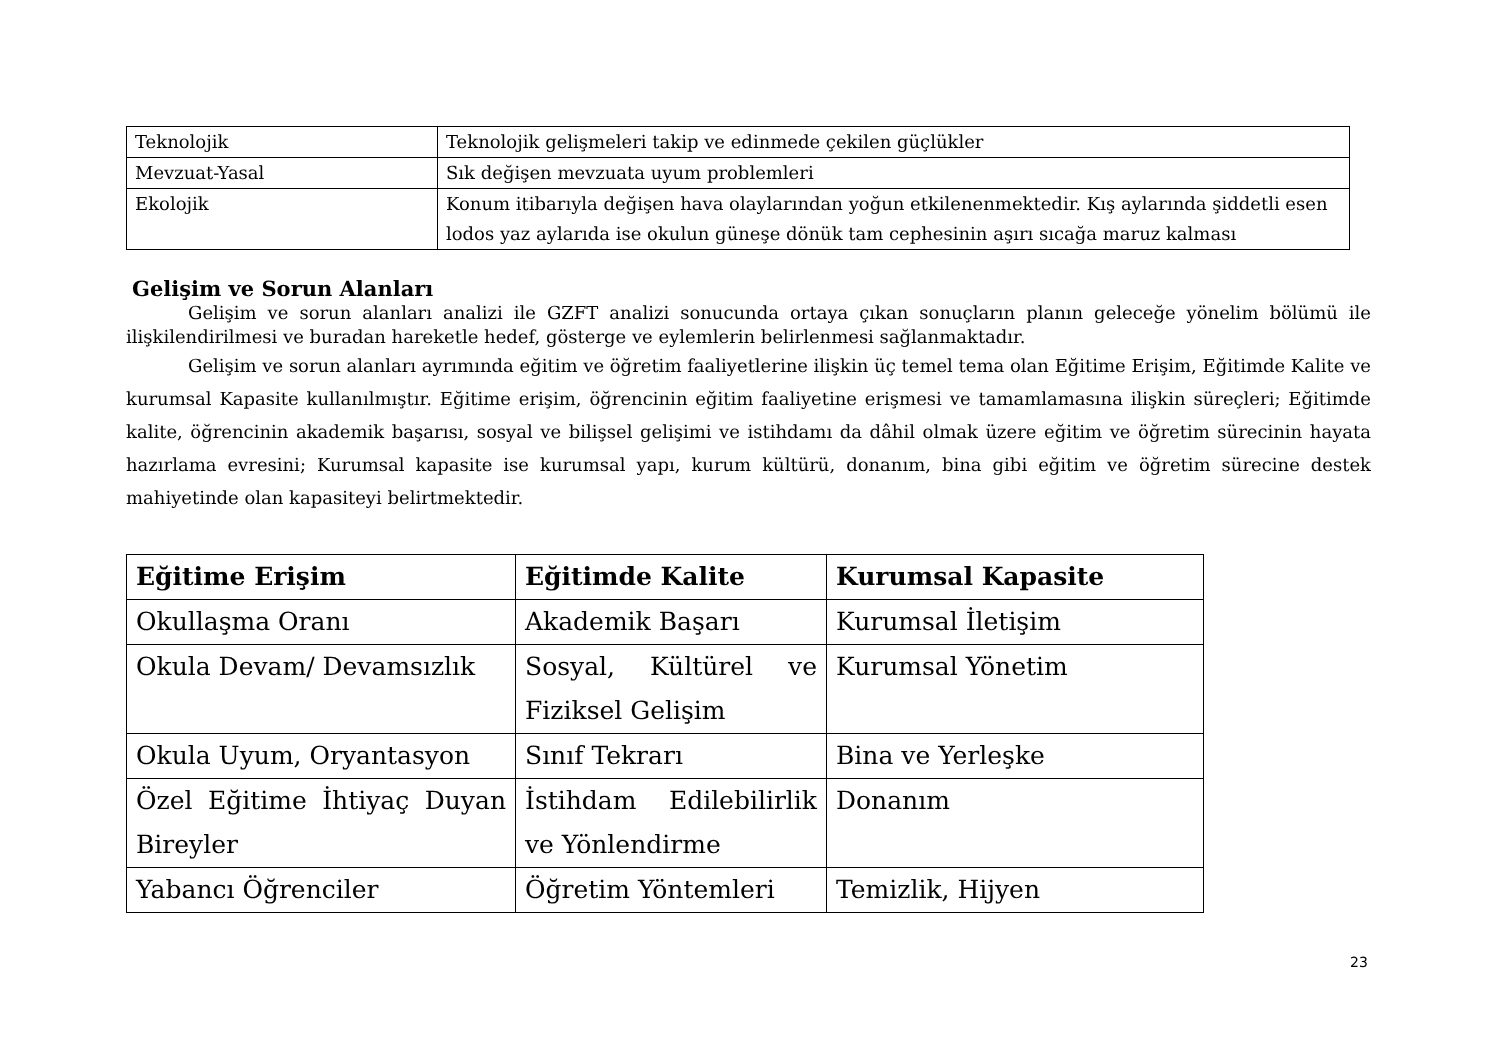| Teknolojik | Teknolojik gelişmeleri takip ve edinmede çekilen güçlükler |
| Mevzuat-Yasal | Sık değişen mevzuata uyum problemleri |
| Ekolojik | Konum itibarıyla değişen hava olaylarından yoğun etkilenenmektedir. Kış aylarında şiddetli esen lodos yaz aylarıda ise okulun güneşe dönük tam cephesinin aşırı sıcağa maruz kalması |
Gelişim ve Sorun Alanları
Gelişim ve sorun alanları analizi ile GZFT analizi sonucunda ortaya çıkan sonuçların planın geleceğe yönelim bölümü ile ilişkilendirilmesi ve buradan hareketle hedef, gösterge ve eylemlerin belirlenmesi sağlanmaktadır.
Gelişim ve sorun alanları ayrımında eğitim ve öğretim faaliyetlerine ilişkin üç temel tema olan Eğitime Erişim, Eğitimde Kalite ve kurumsal Kapasite kullanılmıştır. Eğitime erişim, öğrencinin eğitim faaliyetine erişmesi ve tamamlamasına ilişkin süreçleri; Eğitimde kalite, öğrencinin akademik başarısı, sosyal ve bilişsel gelişimi ve istihdamı da dâhil olmak üzere eğitim ve öğretim sürecinin hayata hazırlama evresini; Kurumsal kapasite ise kurumsal yapı, kurum kültürü, donanım, bina gibi eğitim ve öğretim sürecine destek mahiyetinde olan kapasiteyi belirtmektedir.
| Eğitime Erişim | Eğitimde Kalite | Kurumsal Kapasite |
| --- | --- | --- |
| Okullaşma Oranı | Akademik Başarı | Kurumsal İletişim |
| Okula Devam/ Devamsızlık | Sosyal, Kültürel ve Fiziksel Gelişim | Kurumsal Yönetim |
| Okula Uyum, Oryantasyon | Sınıf Tekrarı | Bina ve Yerleşke |
| Özel Eğitime İhtiyaç Duyan Bireyler | İstihdam Edilebilirlik ve Yönlendirme | Donanım |
| Yabancı Öğrenciler | Öğretim Yöntemleri | Temizlik, Hijyen |
23